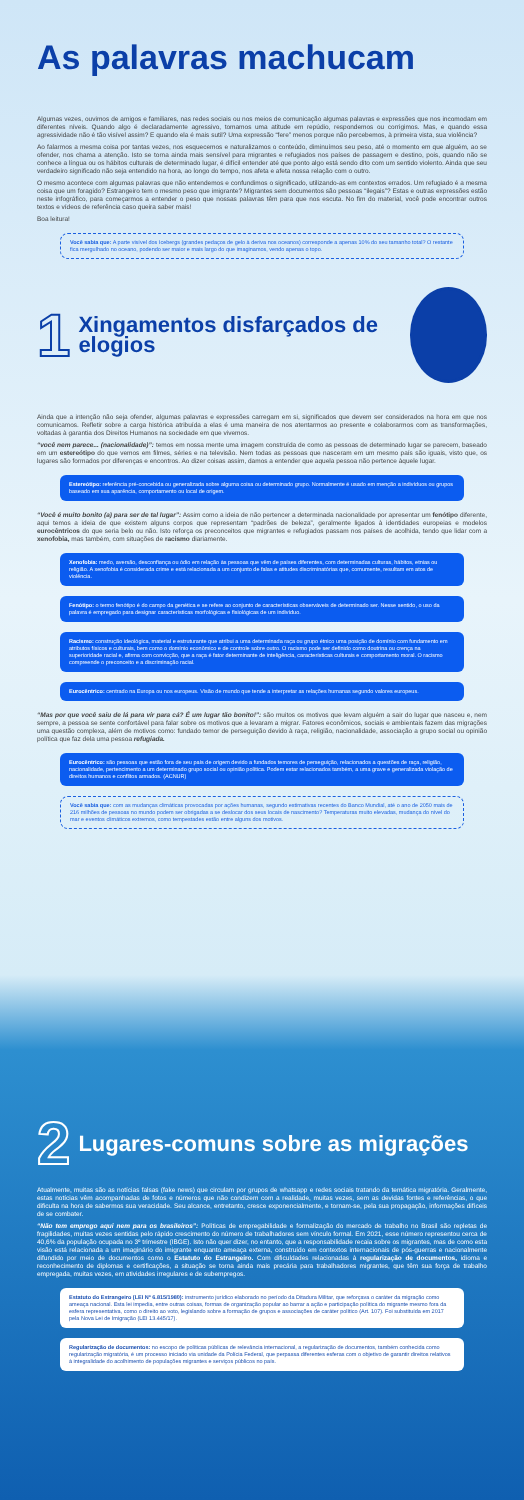As palavras machucam
Algumas vezes, ouvimos de amigos e familiares, nas redes sociais ou nos meios de comunicação algumas palavras e expressões que nos incomodam em diferentes níveis. Quando algo é declaradamente agressivo, tomamos uma atitude em repúdio, respondemos ou corrigimos. Mas, e quando essa agressividade não é tão visível assim? E quando ela é mais sutil? Uma expressão “fere” menos porque não percebemos, à primeira vista, sua violência?
Ao falarmos a mesma coisa por tantas vezes, nos esquecemos e naturalizamos o conteúdo, diminuímos seu peso, até o momento em que alguém, ao se ofender, nos chama a atenção. Isto se torna ainda mais sensível para migrantes e refugiados nos países de passagem e destino, pois, quando não se conhece a língua ou os hábitos culturais de determinado lugar, é difícil entender até que ponto algo está sendo dito com um sentido violento. Ainda que seu verdadeiro significado não seja entendido na hora, ao longo do tempo, nos afeta e afeta nossa relação com o outro.
O mesmo acontece com algumas palavras que não entendemos e confundimos o significado, utilizando-as em contextos errados. Um refugiado é a mesma coisa que um foragido? Estrangeiro tem o mesmo peso que imigrante? Migrantes sem documentos são pessoas “ilegais”? Estas e outras expressões estão neste infográfico, para começarmos a entender o peso que nossas palavras têm para que nos escuta. No fim do material, você pode encontrar outros textos e vídeos de referência caso queira saber mais!
Boa leitura!
Você sabia que: A parte visível dos Icebergs (grandes pedaços de gelo à deriva nos oceanos) corresponde a apenas 10% do seu tamanho total? O restante fica mergulhado no oceano, podendo ser maior e mais largo do que imaginamos, vendo apenas o topo.
1
Xingamentos disfarçados de elogios
Ainda que a intenção não seja ofender, algumas palavras e expressões carregam em si, significados que devem ser considerados na hora em que nos comunicamos. Refletir sobre a carga histórica atribuída a elas é uma maneira de nos atentarmos ao presente e colaborarmos com as transformações, voltadas à garantia dos Direitos Humanos na sociedade em que vivemos.
“você nem parece... (nacionalidade)”: temos em nossa mente uma imagem construída de como as pessoas de determinado lugar se parecem, baseado em um estereótipo do que vemos em filmes, séries e na televisão. Nem todas as pessoas que nasceram em um mesmo país são iguais, visto que, os lugares são formados por diferenças e encontros. Ao dizer coisas assim, damos a entender que aquela pessoa não pertence àquele lugar.
Estereótipo: referência pré-concebida ou generalizada sobre alguma coisa ou determinado grupo. Normalmente é usado em menção a indivíduos ou grupos baseado em sua aparência, comportamento ou local de origem.
“Você é muito bonito (a) para ser de tal lugar”: Assim como a ideia de não pertencer a determinada nacionalidade por apresentar um fenótipo diferente, aqui temos a ideia de que existem alguns corpos que representam “padrões de beleza”, geralmente ligados à identidades europeias e modelos eurocêntricos do que seria belo ou não. Isto reforça os preconceitos que migrantes e refugiados passam nos países de acolhida, tendo que lidar com a xenofobia, mas também, com situações de racismo diariamente.
Xenofobia: medo, aversão, desconfiança ou ódio em relação às pessoas que vêm de países diferentes, com determinadas culturas, hábitos, etnias ou religião. A xenofobia é considerada crime e está relacionada a um conjunto de falas e atitudes discriminatórias que, comumente, resultam em atos de violência.
Fenótipo: o termo fenótipo é do campo da genética e se refere ao conjunto de características observáveis de determinado ser. Nesse sentido, o uso da palavra é empregado para designar características morfológicas e fisiológicas de um indivíduo.
Racismo: construção ideológica, material e estruturante que atribui a uma determinada raça ou grupo étnico uma posição de domínio com fundamento em atributos físicos e culturais, bem como o domínio econômico e de controle sobre outro. O racismo pode ser definido como doutrina ou crença na superioridade racial e, afirma com convicção, que a raça é fator determinante de inteligência, características culturais e comportamento moral. O racismo compreende o preconceito e a discriminação racial.
Eurocêntrico: centrado na Europa ou nos europeus. Visão de mundo que tende a interpretar as relações humanas segundo valores europeus.
“Mas por que você saiu de lá para vir para cá? É um lugar tão bonito!”: são muitos os motivos que levam alguém a sair do lugar que nasceu e, nem sempre, a pessoa se sente confortável para falar sobre os motivos que a levaram a migrar. Fatores econômicos, sociais e ambientais fazem das migrações uma questão complexa, além de motivos como: fundado temor de perseguição devido à raça, religião, nacionalidade, associação a grupo social ou opinião política que faz dela uma pessoa refugiada.
Eurocêntrico: são pessoas que estão fora de seu país de origem devido a fundados temores de perseguição, relacionados a questões de raça, religião, nacionalidade, pertencimento a um determinado grupo social ou opinião política. Podem estar relacionados também, a uma grave e generalizada violação de direitos humanos e conflitos armados. (ACNUR)
Você sabia que: com as mudanças climáticas provocadas por ações humanas, segundo estimativas recentes do Banco Mundial, até o ano de 2050 mais de 216 milhões de pessoas no mundo podem ser obrigadas a se deslocar dos seus locais de nascimento? Temperaturas muito elevadas, mudança do nível do mar e eventos climáticos extremos, como tempestades estão entre alguns dos motivos.
2
Lugares-comuns sobre as migrações
Atualmente, muitas são as notícias falsas (fake news) que circulam por grupos de whatsapp e redes sociais tratando da temática migratória. Geralmente, estas notícias vêm acompanhadas de fotos e números que não condizem com a realidade, muitas vezes, sem as devidas fontes e referências, o que dificulta na hora de sabermos sua veracidade. Seu alcance, entretanto, cresce exponencialmente, e tornam-se, pela sua propagação, informações difíceis de se combater.
“Não tem emprego aqui nem para os brasileiros”: Políticas de empregabilidade e formalização do mercado de trabalho no Brasil são repletas de fragilidades, muitas vezes sentidas pelo rápido crescimento do número de trabalhadores sem vínculo formal. Em 2021, esse número representou cerca de 40,6% da população ocupada no 3º trimestre (IBGE). Isto não quer dizer, no entanto, que a responsabilidade recaia sobre os migrantes, mas de como esta visão está relacionada a um imaginário do imigrante enquanto ameaça externa, construído em contextos internacionais de pós-guerras e nacionalmente difundido por meio de documentos como o Estatuto do Estrangeiro. Com dificuldades relacionadas à regularização de documentos, idioma e reconhecimento de diplomas e certificações, a situação se torna ainda mais precária para trabalhadores migrantes, que têm sua força de trabalho empregada, muitas vezes, em atividades irregulares e de subempregos.
Estatuto do Estrangeiro (LEI Nº 6.815/1980): instrumento jurídico elaborado no período da Ditadura Militar, que reforçava o caráter da migração como ameaça nacional. Esta lei impedia, entre outras coisas, formas de organização popular ao barrar a ação e participação política do migrante mesmo fora da esfera representativa, como o direito ao voto, legislando sobre a formação de grupos e associações de caráter político (Art. 107). Foi substituída em 2017 pela Nova Lei de Imigração (LEI 13.445/17).
Regularização de documentos: no escopo de políticas públicas de relevância internacional, a regularização de documentos, também conhecida como regularização migratória, é um processo iniciado via unidade da Polícia Federal, que perpassa diferentes esferas com o objetivo de garantir direitos relativos à integralidade do acolhimento de populações migrantes e serviços públicos no país.